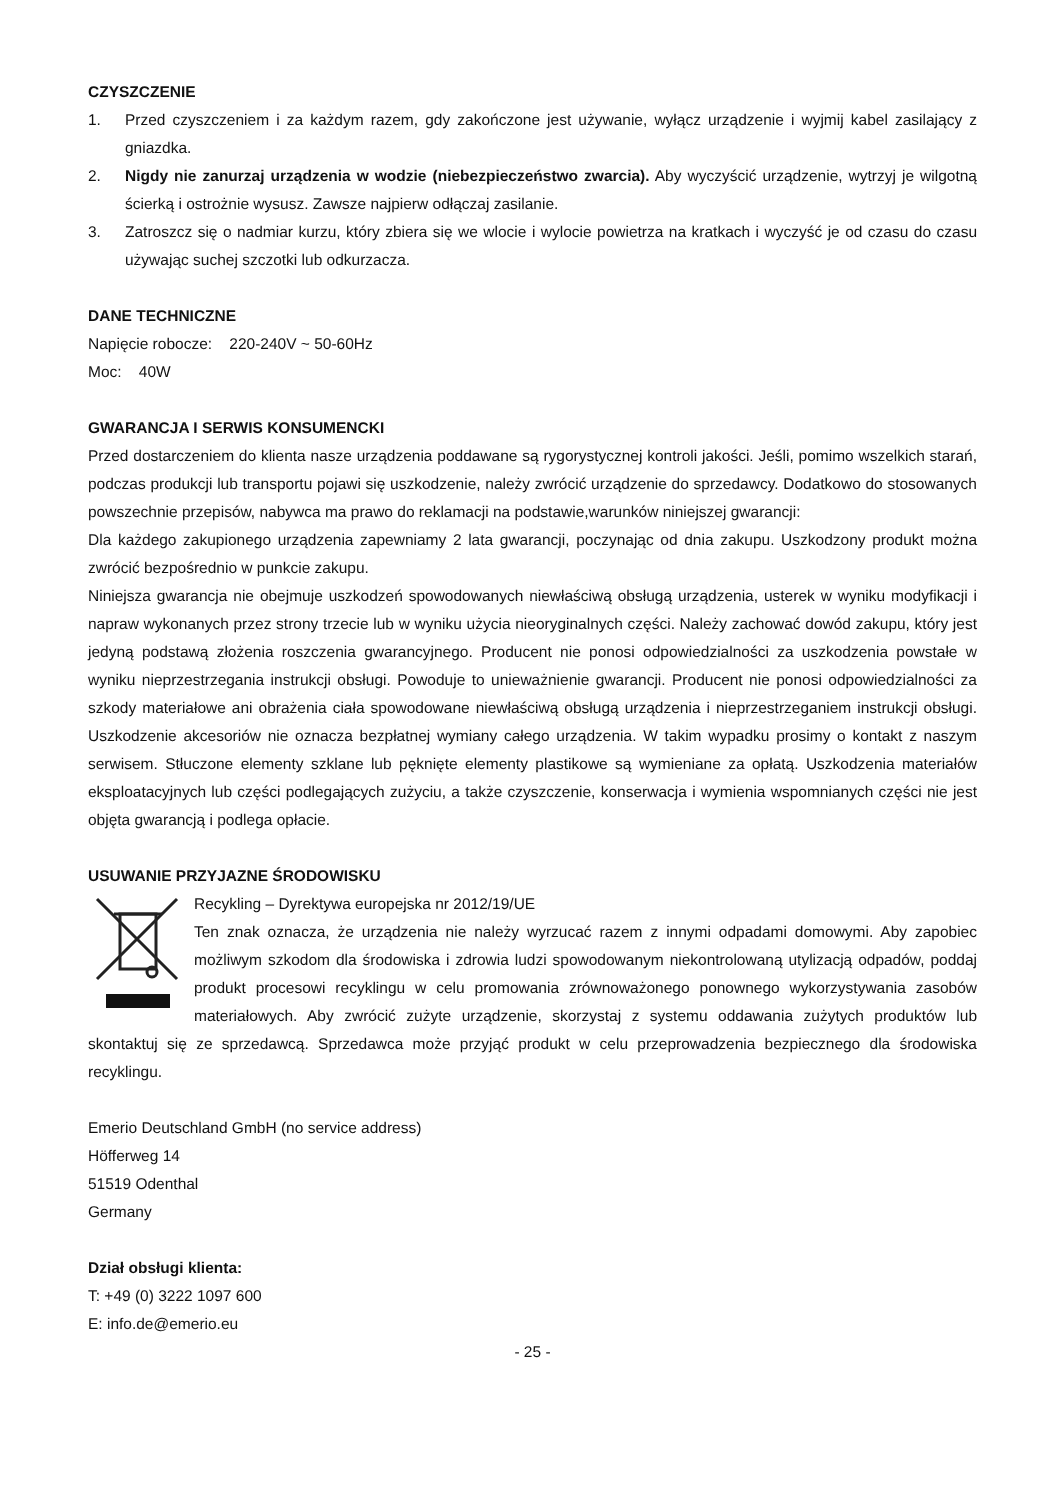CZYSZCZENIE
1. Przed czyszczeniem i za każdym razem, gdy zakończone jest używanie, wyłącz urządzenie i wyjmij kabel zasilający z gniazdka.
2. Nigdy nie zanurzaj urządzenia w wodzie (niebezpieczeństwo zwarcia). Aby wyczyścić urządzenie, wytrzyj je wilgotną ścierką i ostrożnie wysusz. Zawsze najpierw odłączaj zasilanie.
3. Zatroszcz się o nadmiar kurzu, który zbiera się we wlocie i wylocie powietrza na kratkach i wyczyść je od czasu do czasu używając suchej szczotki lub odkurzacza.
DANE TECHNICZNE
Napięcie robocze: 220-240V ~ 50-60Hz
Moc: 40W
GWARANCJA I SERWIS KONSUMENCKI
Przed dostarczeniem do klienta nasze urządzenia poddawane są rygorystycznej kontroli jakości. Jeśli, pomimo wszelkich starań, podczas produkcji lub transportu pojawi się uszkodzenie, należy zwrócić urządzenie do sprzedawcy. Dodatkowo do stosowanych powszechnie przepisów, nabywca ma prawo do reklamacji na podstawie,warunków niniejszej gwarancji:
Dla każdego zakupionego urządzenia zapewniamy 2 lata gwarancji, poczynając od dnia zakupu. Uszkodzony produkt można zwrócić bezpośrednio w punkcie zakupu.
Niniejsza gwarancja nie obejmuje uszkodzeń spowodowanych niewłaściwą obsługą urządzenia, usterek w wyniku modyfikacji i napraw wykonanych przez strony trzecie lub w wyniku użycia nieoryginalnych części. Należy zachować dowód zakupu, który jest jedyną podstawą złożenia roszczenia gwarancyjnego. Producent nie ponosi odpowiedzialności za uszkodzenia powstałe w wyniku nieprzestrzegania instrukcji obsługi. Powoduje to unieważnienie gwarancji. Producent nie ponosi odpowiedzialności za szkody materiałowe ani obrażenia ciała spowodowane niewłaściwą obsługą urządzenia i nieprzestrzeganiem instrukcji obsługi. Uszkodzenie akcesoriów nie oznacza bezpłatnej wymiany całego urządzenia. W takim wypadku prosimy o kontakt z naszym serwisem. Stłuczone elementy szklane lub pęknięte elementy plastikowe są wymieniane za opłatą. Uszkodzenia materiałów eksploatacyjnych lub części podlegających zużyciu, a także czyszczenie, konserwacja i wymienia wspomnianych części nie jest objęta gwarancją i podlega opłacie.
USUWANIE PRZYJAZNE ŚRODOWISKU
Recykling – Dyrektywa europejska nr 2012/19/UE
Ten znak oznacza, że urządzenia nie należy wyrzucać razem z innymi odpadami domowymi. Aby zapobiec możliwym szkodom dla środowiska i zdrowia ludzi spowodowanym niekontrolowaną utylizacją odpadów, poddaj produkt procesowi recyklingu w celu promowania zrównoważonego ponownego wykorzystywania zasobów materiałowych. Aby zwrócić zużyte urządzenie, skorzystaj z systemu oddawania zużytych produktów lub skontaktuj się ze sprzedawcą. Sprzedawca może przyjąć produkt w celu przeprowadzenia bezpiecznego dla środowiska recyklingu.
Emerio Deutschland GmbH (no service address)
Höfferweg 14
51519 Odenthal
Germany
Dział obsługi klienta:
T: +49 (0) 3222 1097 600
E: info.de@emerio.eu
- 25 -